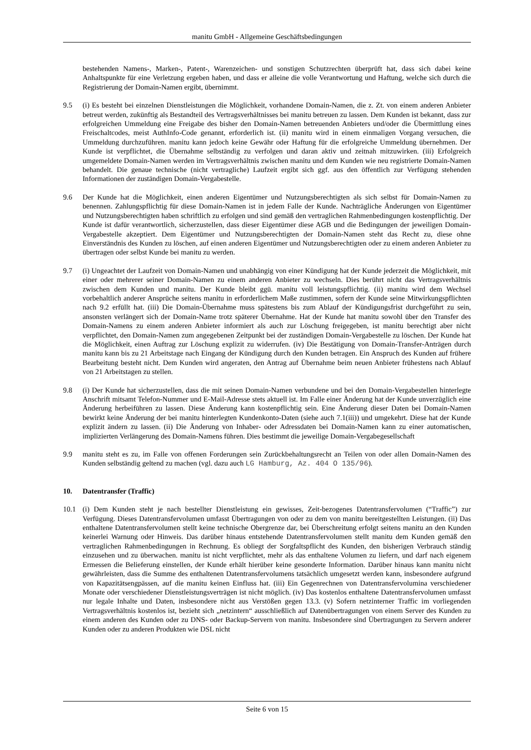manitu GmbH - Allgemeine Geschäftsbedingungen
bestehenden Namens-, Marken-, Patent-, Warenzeichen- und sonstigen Schutzrechten überprüft hat, dass sich dabei keine Anhaltspunkte für eine Verletzung ergeben haben, und dass er alleine die volle Verantwortung und Haftung, welche sich durch die Registrierung der Domain-Namen ergibt, übernimmt.
9.5 (i) Es besteht bei einzelnen Dienstleistungen die Möglichkeit, vorhandene Domain-Namen, die z. Zt. von einem anderen Anbieter betreut werden, zukünftig als Bestandteil des Vertragsverhältnisses bei manitu betreuen zu lassen. Dem Kunden ist bekannt, dass zur erfolgreichen Ummeldung eine Freigabe des bisher den Domain-Namen betreuenden Anbieters und/oder die Übermittlung eines Freischaltcodes, meist AuthInfo-Code genannt, erforderlich ist. (ii) manitu wird in einem einmaligen Vorgang versuchen, die Ummeldung durchzuführen. manitu kann jedoch keine Gewähr oder Haftung für die erfolgreiche Ummeldung übernehmen. Der Kunde ist verpflichtet, die Übernahme selbständig zu verfolgen und daran aktiv und zeitnah mitzuwirken. (iii) Erfolgreich umgemeldete Domain-Namen werden im Vertragsverhältnis zwischen manitu und dem Kunden wie neu registrierte Domain-Namen behandelt. Die genaue technische (nicht vertragliche) Laufzeit ergibt sich ggf. aus den öffentlich zur Verfügung stehenden Informationen der zuständigen Domain-Vergabestelle.
9.6 Der Kunde hat die Möglichkeit, einen anderen Eigentümer und Nutzungsberechtigten als sich selbst für Domain-Namen zu benennen. Zahlungspflichtig für diese Domain-Namen ist in jedem Falle der Kunde. Nachträgliche Änderungen von Eigentümer und Nutzungsberechtigten haben schriftlich zu erfolgen und sind gemäß den vertraglichen Rahmenbedingungen kostenpflichtig. Der Kunde ist dafür verantwortlich, sicherzustellen, dass dieser Eigentümer diese AGB und die Bedingungen der jeweiligen Domain-Vergabestelle akzeptiert. Dem Eigentümer und Nutzungsberechtigten der Domain-Namen steht das Recht zu, diese ohne Einverständnis des Kunden zu löschen, auf einen anderen Eigentümer und Nutzungsberechtigten oder zu einem anderen Anbieter zu übertragen oder selbst Kunde bei manitu zu werden.
9.7 (i) Ungeachtet der Laufzeit von Domain-Namen und unabhängig von einer Kündigung hat der Kunde jederzeit die Möglichkeit, mit einer oder mehrerer seiner Domain-Namen zu einem anderen Anbieter zu wechseln. Dies berührt nicht das Vertragsverhältnis zwischen dem Kunden und manitu. Der Kunde bleibt ggü. manitu voll leistungspflichtig. (ii) manitu wird dem Wechsel vorbehaltlich anderer Ansprüche seitens manitu in erforderlichem Maße zustimmen, sofern der Kunde seine Mitwirkungspflichten nach 9.2 erfüllt hat. (iii) Die Domain-Übernahme muss spätestens bis zum Ablauf der Kündigungsfrist durchgeführt zu sein, ansonsten verlängert sich der Domain-Name trotz späterer Übernahme. Hat der Kunde hat manitu sowohl über den Transfer des Domain-Namens zu einem anderen Anbieter informiert als auch zur Löschung freigegeben, ist manitu berechtigt aber nicht verpflichtet, den Domain-Namen zum angegebenen Zeitpunkt bei der zuständigen Domain-Vergabestelle zu löschen. Der Kunde hat die Möglichkeit, einen Auftrag zur Löschung explizit zu widerrufen. (iv) Die Bestätigung von Domain-Transfer-Anträgen durch manitu kann bis zu 21 Arbeitstage nach Eingang der Kündigung durch den Kunden betragen. Ein Anspruch des Kunden auf frühere Bearbeitung besteht nicht. Dem Kunden wird angeraten, den Antrag auf Übernahme beim neuen Anbieter frühestens nach Ablauf von 21 Arbeitstagen zu stellen.
9.8 (i) Der Kunde hat sicherzustellen, dass die mit seinen Domain-Namen verbundene und bei den Domain-Vergabestellen hinterlegte Anschrift mitsamt Telefon-Nummer und E-Mail-Adresse stets aktuell ist. Im Falle einer Änderung hat der Kunde unverzüglich eine Änderung herbeiführen zu lassen. Diese Änderung kann kostenpflichtig sein. Eine Änderung dieser Daten bei Domain-Namen bewirkt keine Änderung der bei manitu hinterlegten Kundenkonto-Daten (siehe auch 7.1(iii)) und umgekehrt. Diese hat der Kunde explizit ändern zu lassen. (ii) Die Änderung von Inhaber- oder Adressdaten bei Domain-Namen kann zu einer automatischen, implizierten Verlängerung des Domain-Namens führen. Dies bestimmt die jeweilige Domain-Vergabegesellschaft
9.9 manitu steht es zu, im Falle von offenen Forderungen sein Zurückbehaltungsrecht an Teilen von oder allen Domain-Namen des Kunden selbständig geltend zu machen (vgl. dazu auch LG Hamburg, Az. 404 O 135/96).
10. Datentransfer (Traffic)
10.1 (i) Dem Kunden steht je nach bestellter Dienstleistung ein gewisses, Zeit-bezogenes Datentransfervolumen (“Traffic”) zur Verfügung. Dieses Datentransfervolumen umfasst Übertragungen von oder zu dem von manitu bereitgestellten Leistungen. (ii) Das enthaltene Datentransfervolumen stellt keine technische Obergrenze dar, bei Überschreitung erfolgt seitens manitu an den Kunden keinerlei Warnung oder Hinweis. Das darüber hinaus entstehende Datentransfervolumen stellt manitu dem Kunden gemäß den vertraglichen Rahmenbedingungen in Rechnung. Es obliegt der Sorgfaltspflicht des Kunden, den bisherigen Verbrauch ständig einzusehen und zu überwachen. manitu ist nicht verpflichtet, mehr als das enthaltene Volumen zu liefern, und darf nach eigenem Ermessen die Belieferung einstellen, der Kunde erhält hierüber keine gesonderte Information. Darüber hinaus kann manitu nicht gewährleisten, dass die Summe des enthaltenen Datentransfervolumens tatsächlich umgesetzt werden kann, insbesondere aufgrund von Kapazitätsengpässen, auf die manitu keinen Einfluss hat. (iii) Ein Gegenrechnen von Datentransfervolumina verschiedener Monate oder verschiedener Dienstleistungsverträgen ist nicht möglich. (iv) Das kostenlos enthaltene Datentransfervolumen umfasst nur legale Inhalte und Daten, insbesondere nicht aus Verstößen gegen 13.3. (v) Sofern netzinterner Traffic im vorliegenden Vertragsverhältnis kostenlos ist, bezieht sich „netzintern“ ausschließlich auf Datenübertragungen von einem Server des Kunden zu einem anderen des Kunden oder zu DNS- oder Backup-Servern von manitu. Insbesondere sind Übertragungen zu Servern anderer Kunden oder zu anderen Produkten wie DSL nicht
Seite 6 von 15